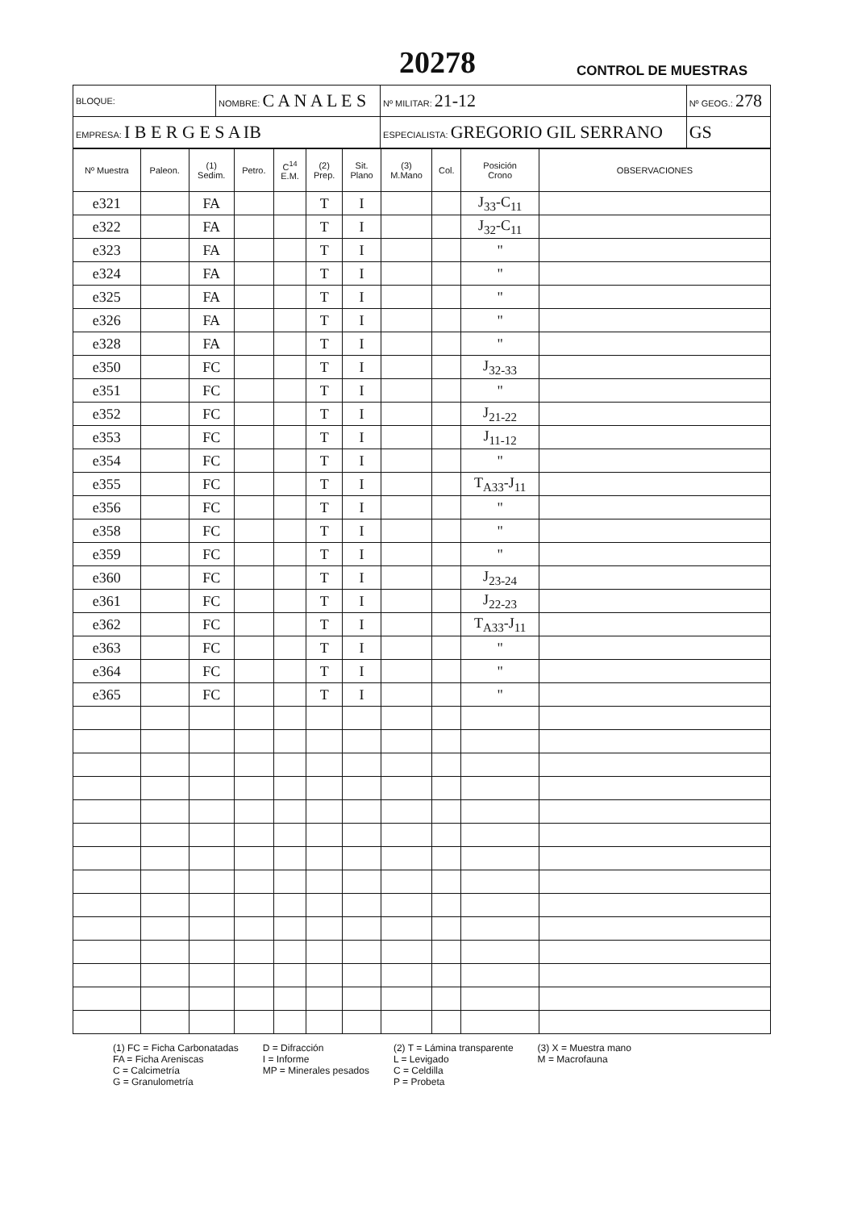20278 CONTROL DE MUESTRAS
| BLOQUE: | NOMBRE: C A N A L E S | | Nº MILITAR: 21-12 | Nº GEOG.: 278 |
| EMPRESA: I B E R G E S A IB | | ESPECIALISTA: GREGORIO GIL SERRANO | | GS |
| Nº Muestra | Paleon. | (1) Sedim. | Petro. | C<sup>14</sup> E.M. | (2) Prep. | Sit. Plano | (3) M.Mano | Col. | Posición Crono | OBSERVACIONES |
| --- | --- | --- | --- | --- | --- | --- | --- | --- | --- | --- |
| e321 | | FA | | | T | I | | | J<sub>33</sub>-C<sub>11</sub> | |
| e322 | | FA | | | T | I | | | J<sub>32</sub>-C<sub>11</sub> | |
| e323 | | FA | | | T | I | | | " | |
| e324 | | FA | | | T | I | | | " | |
| e325 | | FA | | | T | I | | | " | |
| e326 | | FA | | | T | I | | | " | |
| e328 | | FA | | | T | I | | | " | |
| e350 | | FC | | | T | I | | | J<sub>32-33</sub> | |
| e351 | | FC | | | T | I | | | " | |
| e352 | | FC | | | T | I | | | J<sub>21-22</sub> | |
| e353 | | FC | | | T | I | | | J<sub>11-12</sub> | |
| e354 | | FC | | | T | I | | | " | |
| e355 | | FC | | | T | I | | | T<sub>A33</sub>-J<sub>11</sub> | |
| e356 | | FC | | | T | I | | | " | |
| e358 | | FC | | | T | I | | | " | |
| e359 | | FC | | | T | I | | | " | |
| e360 | | FC | | | T | I | | | J<sub>23-24</sub> | |
| e361 | | FC | | | T | I | | | J<sub>22-23</sub> | |
| e362 | | FC | | | T | I | | | T<sub>A33</sub>-J<sub>11</sub> | |
| e363 | | FC | | | T | I | | | " | |
| e364 | | FC | | | T | I | | | " | |
| e365 | | FC | | | T | I | | | " | |
(1) FC = Ficha Carbonatadas
FA = Ficha Areniscas
C = Calcimetría
G = Granulometría
D = Difracción
I = Informe
MP = Minerales pesados
(2) T = Lámina transparente
L = Levigado
C = Celdilla
P = Probeta
(3) X = Muestra mano
M = Macrofauna